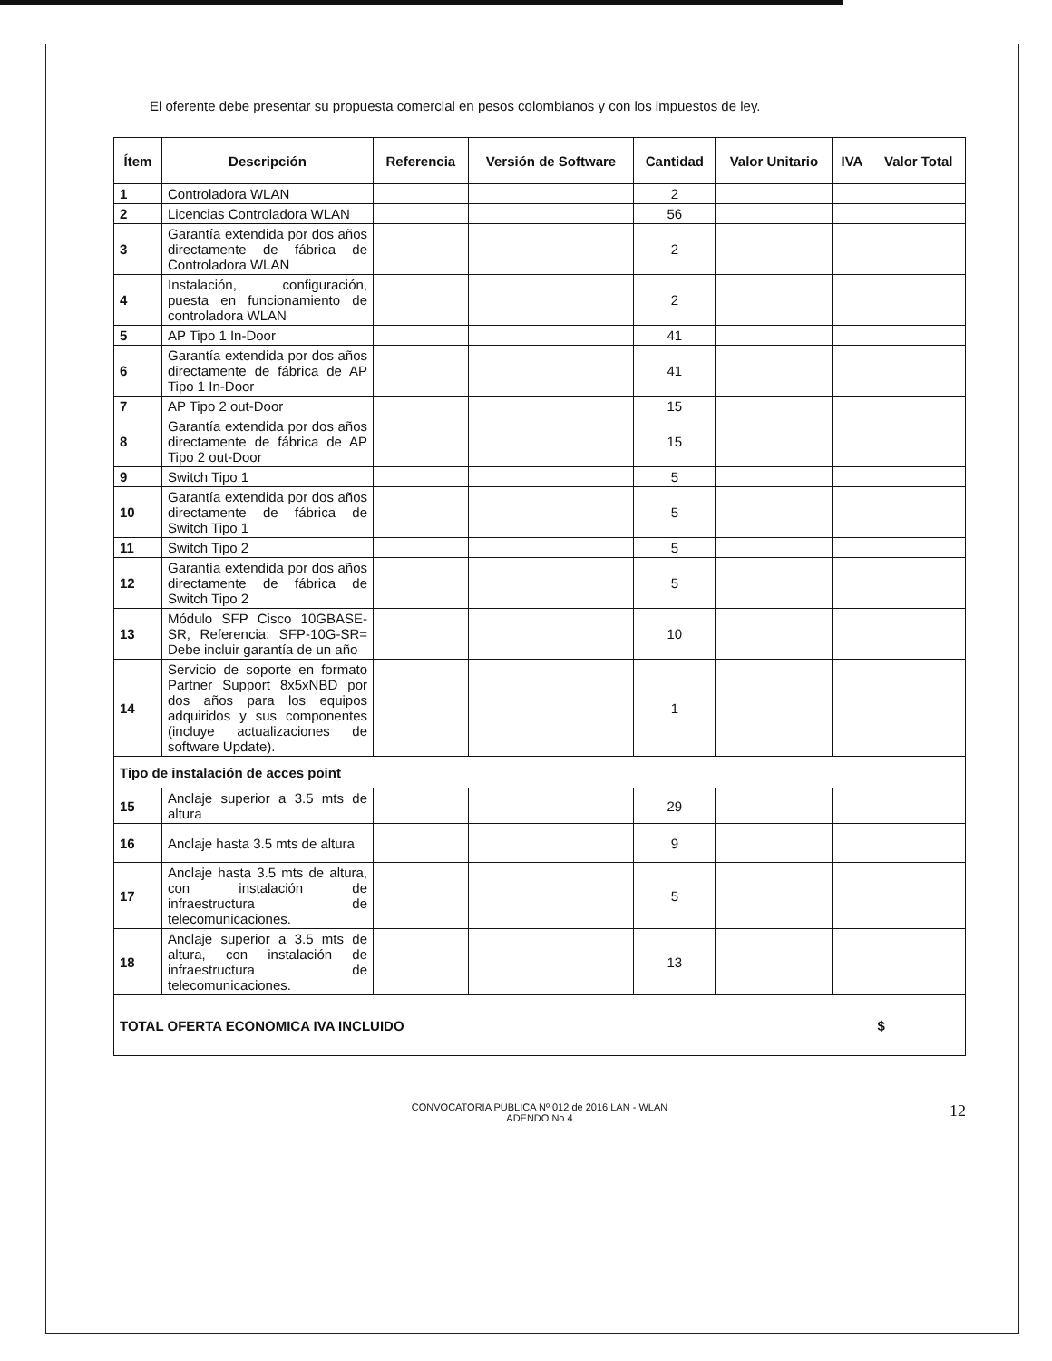El oferente debe presentar su propuesta comercial en pesos colombianos y con los impuestos de ley.
| Ítem | Descripción | Referencia | Versión de Software | Cantidad | Valor Unitario | IVA | Valor Total |
| --- | --- | --- | --- | --- | --- | --- | --- |
| 1 | Controladora WLAN | | | 2 | | | |
| 2 | Licencias Controladora WLAN | | | 56 | | | |
| 3 | Garantía extendida por dos años directamente de fábrica de Controladora WLAN | | | 2 | | | |
| 4 | Instalación, configuración, puesta en funcionamiento de controladora WLAN | | | 2 | | | |
| 5 | AP Tipo 1 In-Door | | | 41 | | | |
| 6 | Garantía extendida por dos años directamente de fábrica de AP Tipo 1 In-Door | | | 41 | | | |
| 7 | AP Tipo 2 out-Door | | | 15 | | | |
| 8 | Garantía extendida por dos años directamente de fábrica de AP Tipo 2 out-Door | | | 15 | | | |
| 9 | Switch Tipo 1 | | | 5 | | | |
| 10 | Garantía extendida por dos años directamente de fábrica de Switch Tipo 1 | | | 5 | | | |
| 11 | Switch Tipo 2 | | | 5 | | | |
| 12 | Garantía extendida por dos años directamente de fábrica de Switch Tipo 2 | | | 5 | | | |
| 13 | Módulo SFP Cisco 10GBASE-SR, Referencia: SFP-10G-SR= Debe incluir garantía de un año | | | 10 | | | |
| 14 | Servicio de soporte en formato Partner Support 8x5xNBD por dos años para los equipos adquiridos y sus componentes (incluye actualizaciones de software Update). | | | 1 | | | |
| Tipo de instalación de acces point | | | | | | | |
| 15 | Anclaje superior a 3.5 mts de altura | | | 29 | | | |
| 16 | Anclaje hasta 3.5 mts de altura | | | 9 | | | |
| 17 | Anclaje hasta 3.5 mts de altura, con instalación de infraestructura de telecomunicaciones. | | | 5 | | | |
| 18 | Anclaje superior a 3.5 mts de altura, con instalación de infraestructura de telecomunicaciones. | | | 13 | | | |
| TOTAL OFERTA ECONOMICA IVA INCLUIDO | | | | | | | $ |
CONVOCATORIA PUBLICA Nº 012 de 2016 LAN - WLAN
ADENDO No 4
12